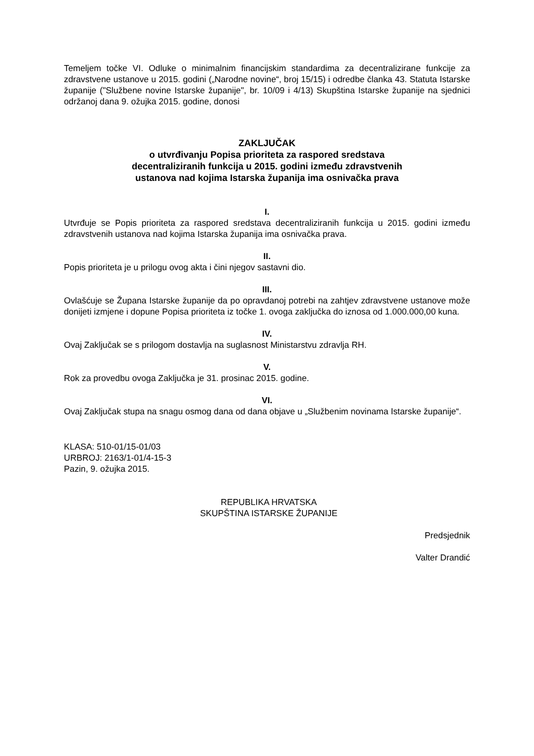Temeljem točke VI. Odluke o minimalnim financijskim standardima za decentralizirane funkcije za zdravstvene ustanove u 2015. godini („Narodne novine“, broj 15/15) i odredbe članka 43. Statuta Istarske županije ("Službene novine Istarske županije", br. 10/09 i 4/13) Skupština Istarske županije na sjednici održanoj dana 9. ožujka 2015. godine, donosi
ZAKLJUČAK
o utvrđivanju Popisa prioriteta za raspored sredstava
decentraliziranih funkcija u 2015. godini između zdravstvenih
ustanova nad kojima Istarska županija ima osnivačka prava
I.
Utvrđuje se Popis prioriteta za raspored sredstava decentraliziranih funkcija u 2015. godini između zdravstvenih ustanova nad kojima Istarska županija ima osnivačka prava.
II.
Popis prioriteta je u prilogu ovog akta i čini njegov sastavni dio.
III.
Ovlašćuje se Župana Istarske županije da po opravdanoj potrebi na zahtjev zdravstvene ustanove može donijeti izmjene i dopune Popisa prioriteta iz točke 1. ovoga zaključka do iznosa od 1.000.000,00 kuna.
IV.
Ovaj Zaključak se s prilogom dostavlja na suglasnost Ministarstvu zdravlja RH.
V.
Rok za provedbu ovoga Zaključka je 31. prosinac 2015. godine.
VI.
Ovaj Zaključak stupa na snagu osmog dana od dana objave u „Službenim novinama Istarske županije“.
KLASA: 510-01/15-01/03
URBROJ: 2163/1-01/4-15-3
Pazin, 9. ožujka 2015.
REPUBLIKA HRVATSKA
SKUPŠTINA ISTARSKE ŽUPANIJE
Predsjednik
Valter Drandić